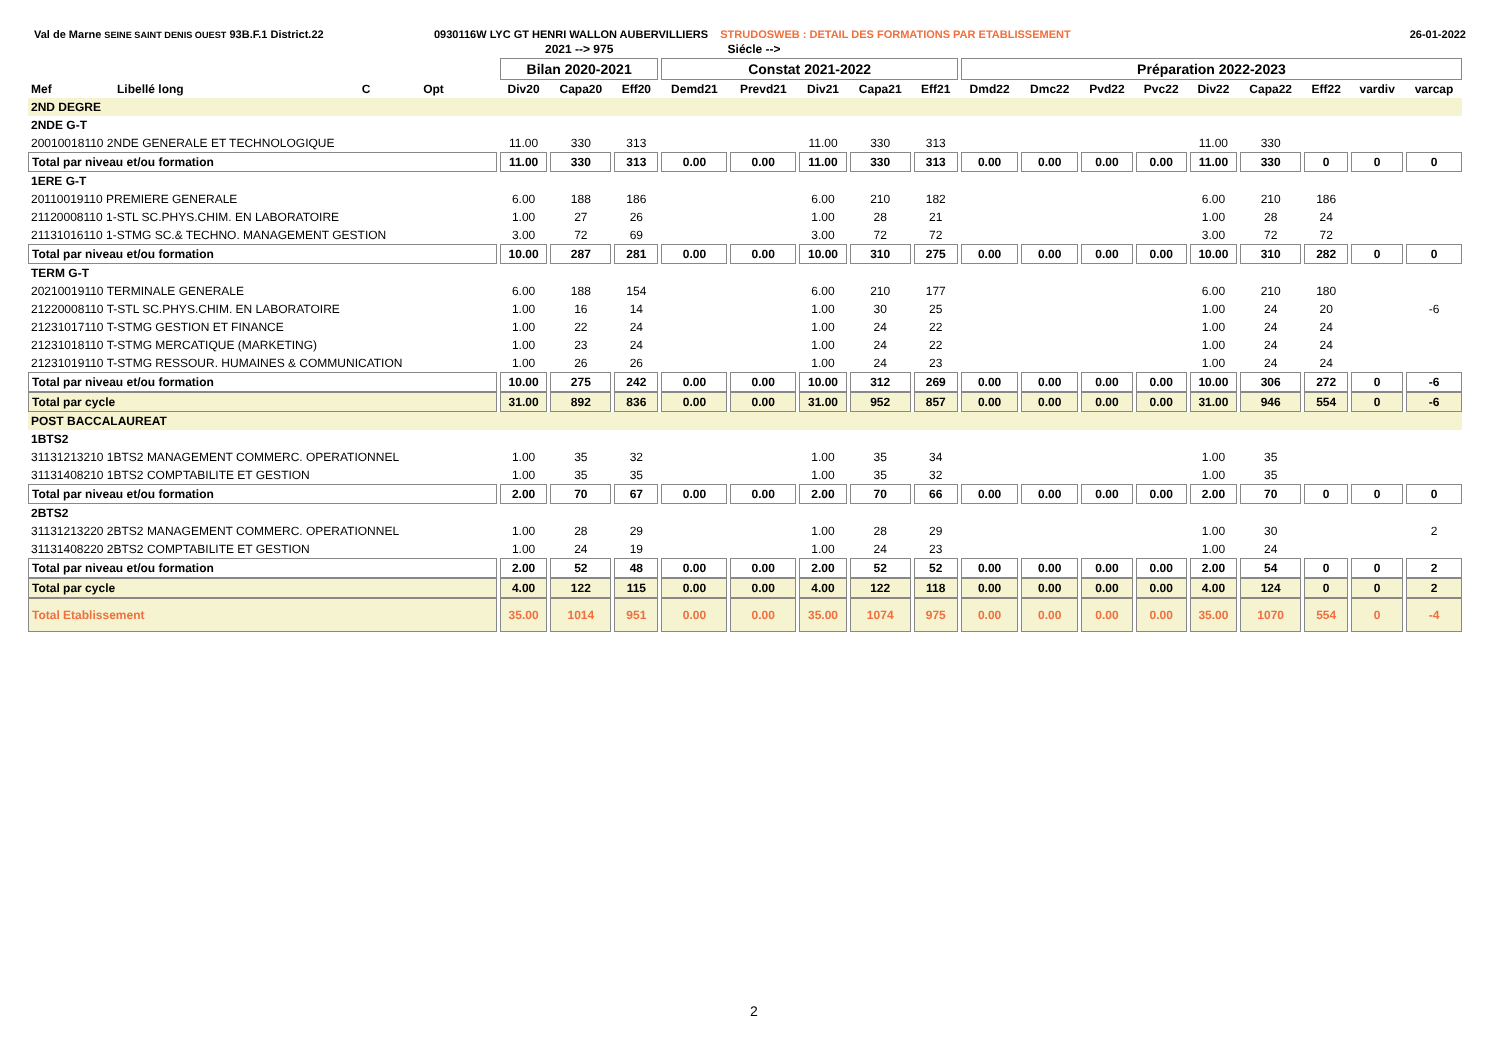Val de Marne SEINE SAINT DENIS OUEST 93B.F.1 District.22 0930116W LYC GT HENRI WALLON AUBERVILLIERS STRUDOSWEB : DETAIL DES FORMATIONS PAR ETABLISSEMENT 26-01-2022
| | | | | | 2021 --> 975 | | | Siécle --> | | | | | | | | | | | | | |
| --- | --- | --- | --- | --- | --- | --- | --- | --- | --- | --- | --- | --- | --- | --- | --- | --- | --- | --- | --- | --- | --- |
| | | | | | Bilan 2020-2021 | | | Constat 2021-2022 | | | | | Préparation 2022-2023 | | | | | | | | |
| Mef | Libellé long | C | Opt | | Div20 | Capa20 | Eff20 | Demd21 | Prevd21 | Div21 | Capa21 | Eff21 | Dmd22 | Dmc22 | Pvd22 | Pvc22 | Div22 | Capa22 | Eff22 | vardiv | varcap |
| 2ND DEGRE | | | | | | | | | | | | | | | | | | | | | |
| 2NDE G-T | | | | | | | | | | | | | | | | | | | | | |
| 20010018110 2NDE GENERALE ET TECHNOLOGIQUE | | | | | 11.00 | 330 | 313 | | | 11.00 | 330 | 313 | | | | | 11.00 | 330 | | | |
| Total par niveau et/ou formation | | | | | 11.00 | 330 | 313 | 0.00 | 0.00 | 11.00 | 330 | 313 | 0.00 | 0.00 | 0.00 | 0.00 | 11.00 | 330 | 0 | 0 | 0 |
| 1ERE G-T | | | | | | | | | | | | | | | | | | | | | |
| 20110019110 PREMIERE GENERALE | | | | | 6.00 | 188 | 186 | | | 6.00 | 210 | 182 | | | | | 6.00 | 210 | 186 | | |
| 21120008110 1-STL SC.PHYS.CHIM. EN LABORATOIRE | | | | | 1.00 | 27 | 26 | | | 1.00 | 28 | 21 | | | | | 1.00 | 28 | 24 | | |
| 21131016110 1-STMG SC.& TECHNO. MANAGEMENT GESTION | | | | | 3.00 | 72 | 69 | | | 3.00 | 72 | 72 | | | | | 3.00 | 72 | 72 | | |
| Total par niveau et/ou formation | | | | | 10.00 | 287 | 281 | 0.00 | 0.00 | 10.00 | 310 | 275 | 0.00 | 0.00 | 0.00 | 0.00 | 10.00 | 310 | 282 | 0 | 0 |
| TERM G-T | | | | | | | | | | | | | | | | | | | | | |
| 20210019110 TERMINALE GENERALE | | | | | 6.00 | 188 | 154 | | | 6.00 | 210 | 177 | | | | | 6.00 | 210 | 180 | | |
| 21220008110 T-STL SC.PHYS.CHIM. EN LABORATOIRE | | | | | 1.00 | 16 | 14 | | | 1.00 | 30 | 25 | | | | | 1.00 | 24 | 20 | | -6 |
| 21231017110 T-STMG GESTION ET FINANCE | | | | | 1.00 | 22 | 24 | | | 1.00 | 24 | 22 | | | | | 1.00 | 24 | 24 | | |
| 21231018110 T-STMG MERCATIQUE (MARKETING) | | | | | 1.00 | 23 | 24 | | | 1.00 | 24 | 22 | | | | | 1.00 | 24 | 24 | | |
| 21231019110 T-STMG RESSOUR. HUMAINES & COMMUNICATION | | | | | 1.00 | 26 | 26 | | | 1.00 | 24 | 23 | | | | | 1.00 | 24 | 24 | | |
| Total par niveau et/ou formation | | | | | 10.00 | 275 | 242 | 0.00 | 0.00 | 10.00 | 312 | 269 | 0.00 | 0.00 | 0.00 | 0.00 | 10.00 | 306 | 272 | 0 | -6 |
| Total par cycle | | | | | 31.00 | 892 | 836 | 0.00 | 0.00 | 31.00 | 952 | 857 | 0.00 | 0.00 | 0.00 | 0.00 | 31.00 | 946 | 554 | 0 | -6 |
| POST BACCALAUREAT | | | | | | | | | | | | | | | | | | | | | |
| 1BTS2 | | | | | | | | | | | | | | | | | | | | | |
| 31131213210 1BTS2 MANAGEMENT COMMERC. OPERATIONNEL | | | | | 1.00 | 35 | 32 | | | 1.00 | 35 | 34 | | | | | 1.00 | 35 | | | |
| 31131408210 1BTS2 COMPTABILITE ET GESTION | | | | | 1.00 | 35 | 35 | | | 1.00 | 35 | 32 | | | | | 1.00 | 35 | | | |
| Total par niveau et/ou formation | | | | | 2.00 | 70 | 67 | 0.00 | 0.00 | 2.00 | 70 | 66 | 0.00 | 0.00 | 0.00 | 0.00 | 2.00 | 70 | 0 | 0 | 0 |
| 2BTS2 | | | | | | | | | | | | | | | | | | | | | |
| 31131213220 2BTS2 MANAGEMENT COMMERC. OPERATIONNEL | | | | | 1.00 | 28 | 29 | | | 1.00 | 28 | 29 | | | | | 1.00 | 30 | | | 2 |
| 31131408220 2BTS2 COMPTABILITE ET GESTION | | | | | 1.00 | 24 | 19 | | | 1.00 | 24 | 23 | | | | | 1.00 | 24 | | | |
| Total par niveau et/ou formation | | | | | 2.00 | 52 | 48 | 0.00 | 0.00 | 2.00 | 52 | 52 | 0.00 | 0.00 | 0.00 | 0.00 | 2.00 | 54 | 0 | 0 | 2 |
| Total par cycle | | | | | 4.00 | 122 | 115 | 0.00 | 0.00 | 4.00 | 122 | 118 | 0.00 | 0.00 | 0.00 | 0.00 | 4.00 | 124 | 0 | 0 | 2 |
| Total Etablissement | | | | | 35.00 | 1014 | 951 | 0.00 | 0.00 | 35.00 | 1074 | 975 | 0.00 | 0.00 | 0.00 | 0.00 | 35.00 | 1070 | 554 | 0 | -4 |
2